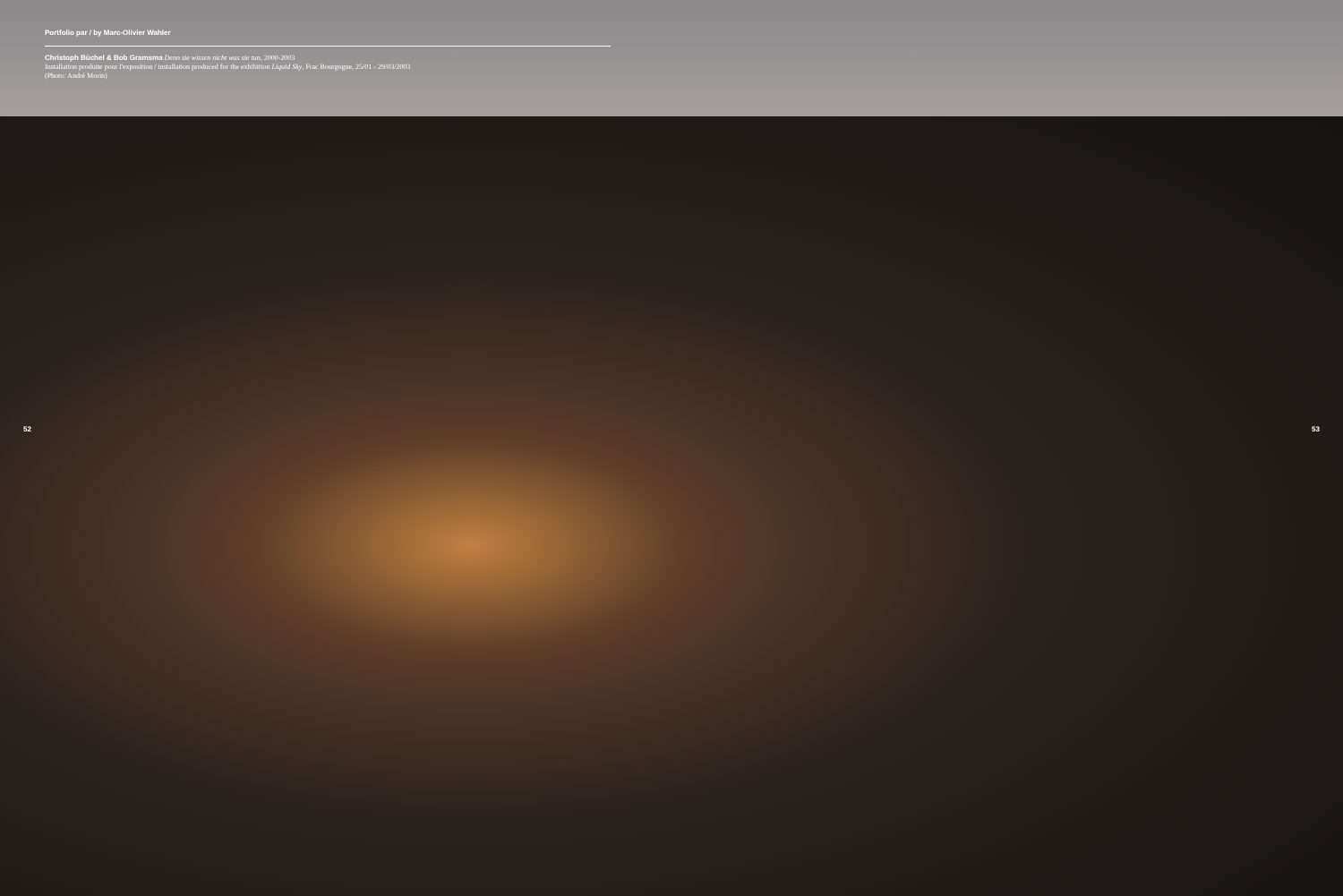Portfolio par / by Marc-Olivier Wahler
Christoph Büchel & Bob Gramsma Denn sie wissen nicht was sie tun, 2000-2003
Installation produite pour l'exposition / installation produced for the exhibition Liquid Sky, Frac Bourgogne, 25/01 - 29/03/2003
(Photo: André Morin)
52 53